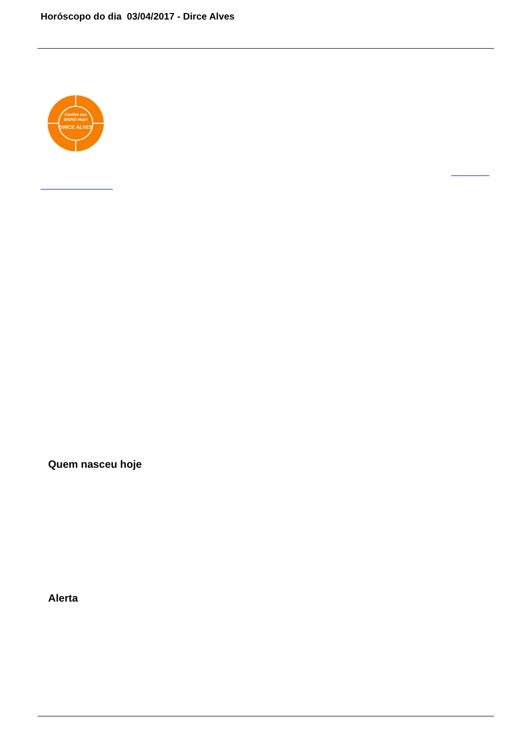Horóscopo do dia 03/04/2017 - Dirce Alves
Confira seu
SIGNO Hoje!
DIRCE ALVES
Quem nasceu hoje
Alerta